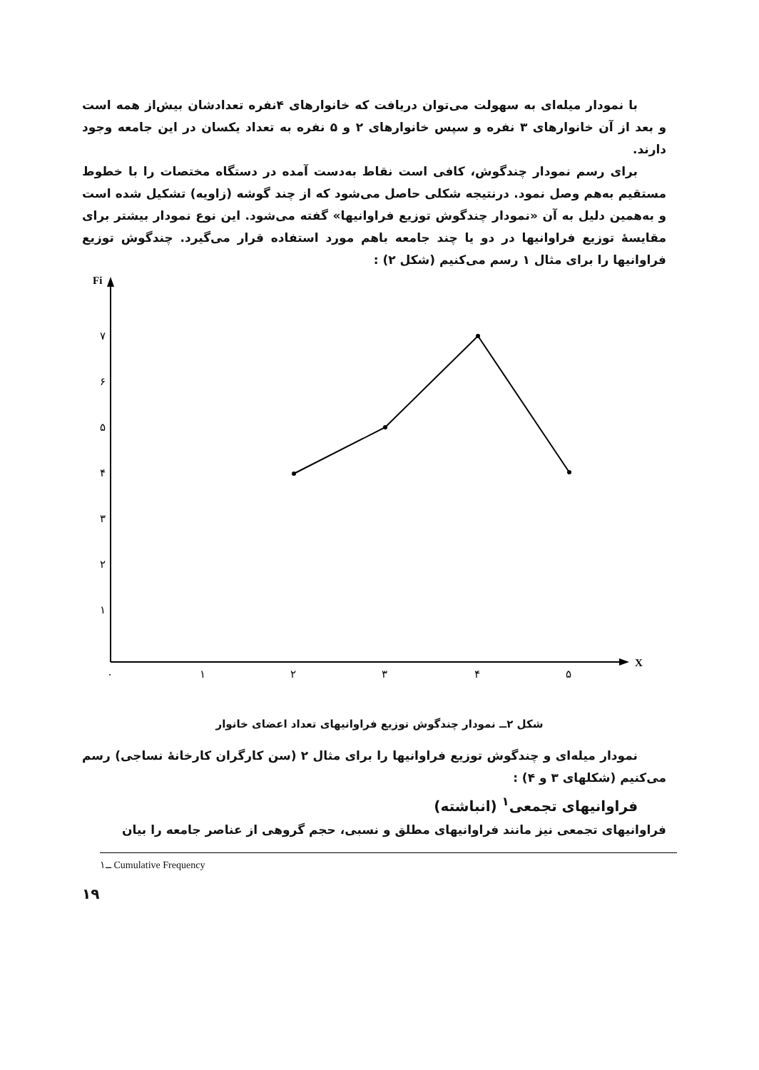با نمودار میله‌ای به سهولت می‌توان دریافت که خانوارهای ۴نفره تعدادشان بیش‌از همه است و بعد از آن خانوارهای ۳ نفره و سپس خانوارهای ۲ و ۵ نفره به تعداد یکسان در این جامعه وجود دارند.
برای رسم نمودار چندگوش، کافی است نقاط به‌دست آمده در دستگاه مختصات را با خطوط مستقیم به‌هم وصل نمود. درنتیجه شکلی حاصل می‌شود که از چند گوشه (زاویه) تشکیل شده است و به‌همین دلیل به آن «نمودار چندگوش توزیع فراوانیها» گفته می‌شود. این نوع نمودار بیشتر برای مقایسهٔ توزیع فراوانیها در دو یا چند جامعه باهم مورد استفاده قرار می‌گیرد. چندگوش توزیع فراوانیها را برای مثال ۱ رسم می‌کنیم (شکل ۲) :
Fi
۷
۶
۵
۴
۳
۲
۱
۰
۱
۲
۳
۴
۵
X
شکل ۲ــ نمودار چندگوش توزیع فراوانیهای تعداد اعضای خانوار
نمودار میله‌ای و چندگوش توزیع فراوانیها را برای مثال ۲ (سن کارگران کارخانهٔ نساجی) رسم می‌کنیم (شکلهای ۳ و ۴) :
فراوانیهای تجمعی<sup>۱</sup> (انباشته)
فراوانیهای تجمعی نیز مانند فراوانیهای مطلق و نسبی، حجم گروهی از عناصر جامعه را بیان
۱ــ Cumulative Frequency
۱۹